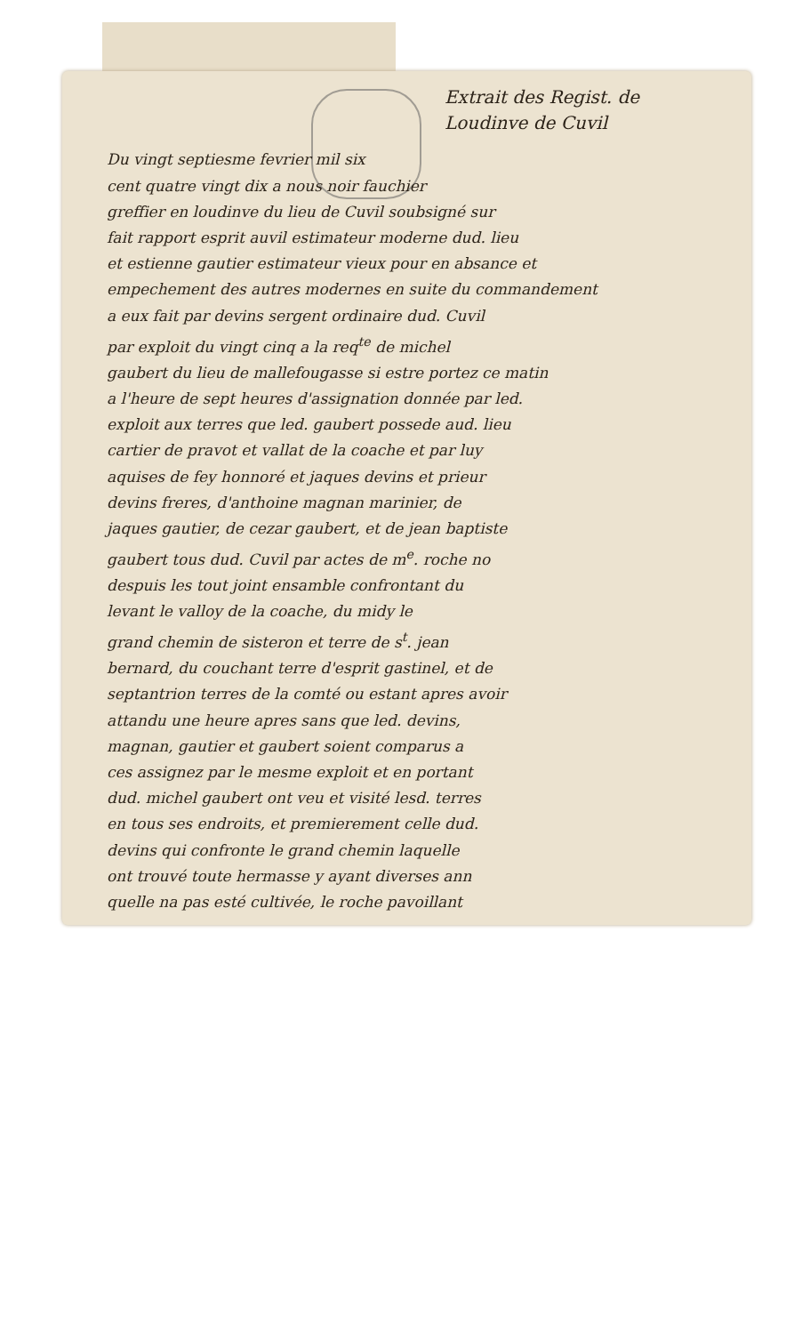Extrait des Regist. de
Loudinve de Cuvil
Du vingt septiesme fevrier mil six
cent quatre vingt dix a nous noir fauchier
greffier en loudinve du lieu de Cuvil soubsigné sur
fait rapport esprit auvil estimateur moderne dud. lieu
et estienne gautier estimateur vieux pour en absance et
empechement des autres modernes en suite du commandement
a eux fait par devins sergent ordinaire dud. Cuvil
par exploit du vingt cinq a la req<sup>te</sup> de michel
gaubert du lieu de mallefougasse si estre portez ce matin
a l'heure de sept heures d'assignation donnée par led.
exploit aux terres que led. gaubert possede aud. lieu
cartier de pravot et vallat de la coache et par luy
aquises de fey honnoré et jaques devins et prieur
devins freres, d'anthoine magnan marinier, de
jaques gautier, de cezar gaubert, et de jean baptiste
gaubert tous dud. Cuvil par actes de m<sup>e</sup>. roche no
despuis les tout joint ensamble confrontant du
levant le valloy de la coache, du midy le
grand chemin de sisteron et terre de s<sup>t</sup>. jean
bernard, du couchant terre d'esprit gastinel, et de
septantrion terres de la comté ou estant apres avoir
attandu une heure apres sans que led. devins,
magnan, gautier et gaubert soient comparus a
ces assignez par le mesme exploit et en portant
dud. michel gaubert ont veu et visité lesd. terres
en tous ses endroits, et premierement celle dud.
devins qui confronte le grand chemin laquelle
ont trouvé toute hermasse y ayant diverses ann
quelle na pas esté cultivée, le roche pavoillant